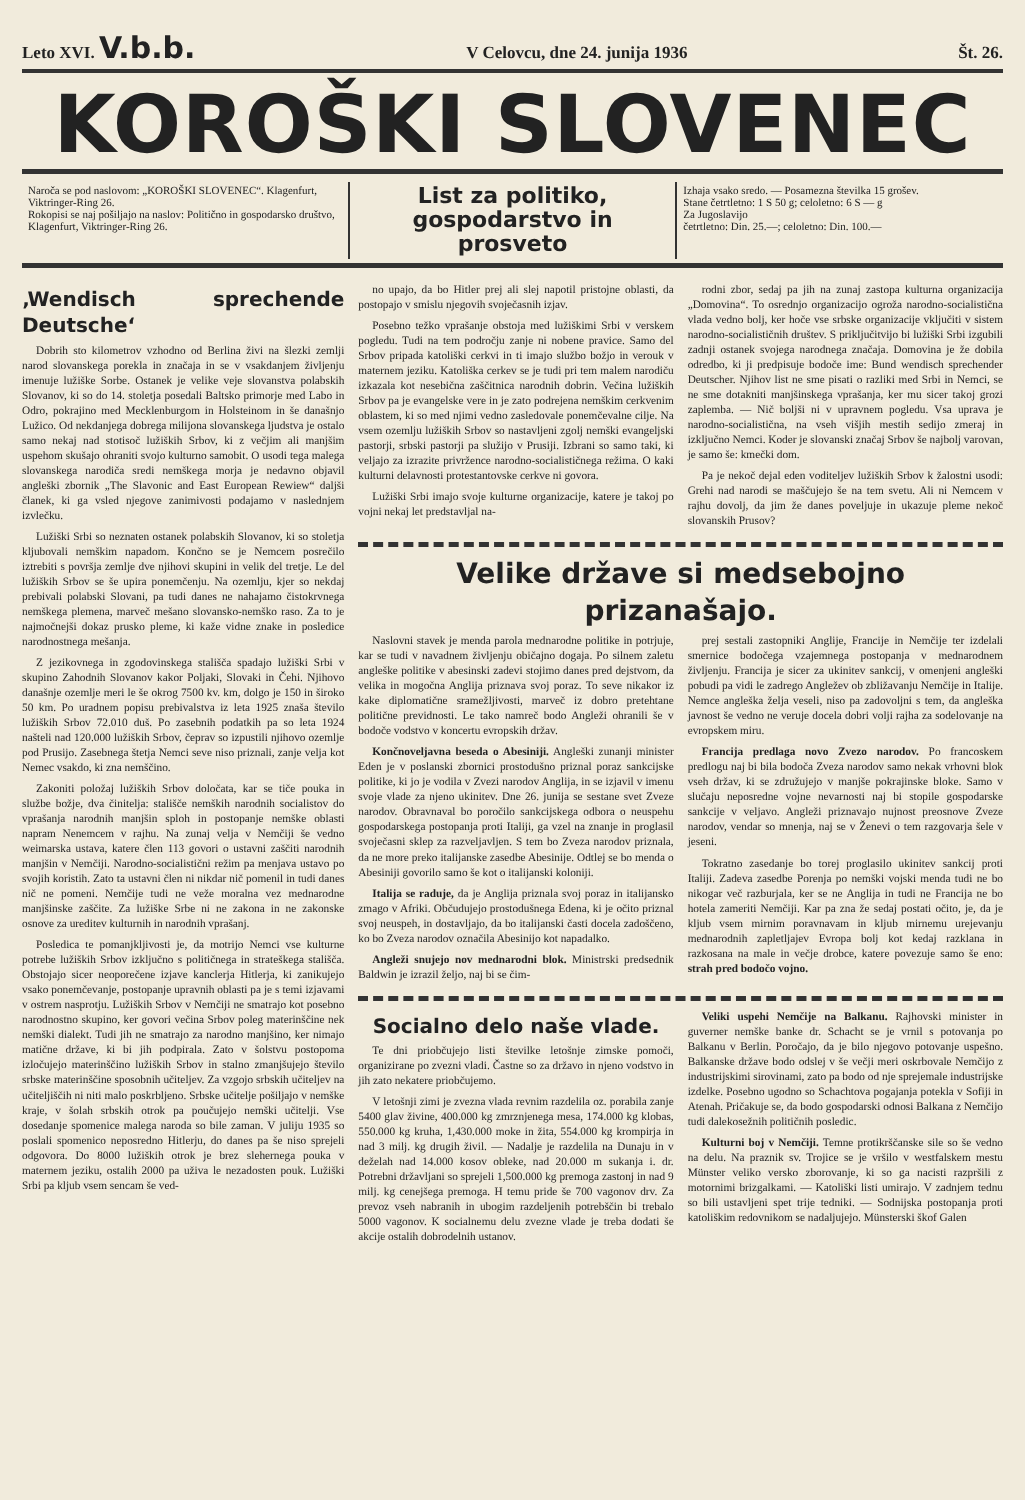Leto XVI. V.b.b. V Celovcu, dne 24. junija 1936 Št. 26.
KOROŠKI SLOVENEC
Naroča se pod naslovom: „KOROŠKI SLOVENEC“. Klagenfurt, Viktringer-Ring 26.
Rokopisi se naj pošiljajo na naslov: Politično in gospodarsko društvo, Klagenfurt, Viktringer-Ring 26.
List za politiko,
gospodarstvo in prosveto
Izhaja vsako sredo. — Posamezna številka 15 grošev.
Stane četrtletno: 1 S 50 g; celoletno: 6 S — g
Za Jugoslavijo
četrtletno: Din. 25.—; celoletno: Din. 100.—
‚Wendisch sprechende Deutsche‘
Dobrih sto kilometrov vzhodno od Berlina živi na šlezki zemlji narod slovanskega porekla in značaja in se v vsakdanjem življenju imenuje lužiške Sorbe. Ostanek je velike veje slovanstva polabskih Slovanov, ki so do 14. stoletja posedali Baltsko primorje med Labo in Odro, pokrajino med Mecklenburgom in Holsteinom in še današnjo Lužico. Od nekdanjega dobrega milijona slovanskega ljudstva je ostalo samo nekaj nad stotisoč lužiških Srbov, ki z večjim ali manjšim uspehom skušajo ohraniti svojo kulturno samobit. O usodi tega malega slovanskega narodiča sredi nemškega morja je nedavno objavil angleški zbornik „The Slavonic and East European Rewiew“ daljši članek, ki ga vsled njegove zanimivosti podajamo v naslednjem izvlečku.
Lužiški Srbi so neznaten ostanek polabskih Slovanov, ki so stoletja kljubovali nemškim napadom. Končno se je Nemcem posrečilo iztrebiti s površja zemlje dve njihovi skupini in velik del tretje. Le del lužiških Srbov se še upira ponemčenju. Na ozemlju, kjer so nekdaj prebivali polabski Slovani, pa tudi danes ne nahajamo čistokrvnega nemškega plemena, marveč mešano slovansko-nemško raso. Za to je najmočnejši dokaz prusko pleme, ki kaže vidne znake in posledice narodnostnega mešanja.
Z jezikovnega in zgodovinskega stališča spadajo lužiški Srbi v skupino Zahodnih Slovanov kakor Poljaki, Slovaki in Čehi. Njihovo današnje ozemlje meri le še okrog 7500 kv. km, dolgo je 150 in široko 50 km. Po uradnem popisu prebivalstva iz leta 1925 znaša število lužiških Srbov 72.010 duš. Po zasebnih podatkih pa so leta 1924 našteli nad 120.000 lužiških Srbov, čeprav so izpustili njihovo ozemlje pod Prusijo. Zasebnega štetja Nemci seve niso priznali, zanje velja kot Nemec vsakdo, ki zna nemščino.
Zakoniti položaj lužiških Srbov določata, kar se tiče pouka in službe božje, dva činitelja: stališče nemških narodnih socialistov do vprašanja narodnih manjšin sploh in postopanje nemške oblasti napram Nenemcem v rajhu. Na zunaj velja v Nemčiji še vedno weimarska ustava, katere člen 113 govori o ustavni zaščiti narodnih manjšin v Nemčiji. Narodno-socialistični režim pa menjava ustavo po svojih koristih. Zato ta ustavni člen ni nikdar nič pomenil in tudi danes nič ne pomeni. Nemčije tudi ne veže moralna vez mednarodne manjšinske zaščite. Za lužiške Srbe ni ne zakona in ne zakonske osnove za ureditev kulturnih in narodnih vprašanj.
Posledica te pomanjkljivosti je, da motrijo Nemci vse kulturne potrebe lužiških Srbov izključno s političnega in strateškega stališča. Obstojajo sicer neoporečene izjave kanclerja Hitlerja, ki zanikujejo vsako ponemčevanje, postopanje upravnih oblasti pa je s temi izjavami v ostrem nasprotju. Lužiških Srbov v Nemčiji ne smatrajo kot posebno narodnostno skupino, ker govori večina Srbov poleg materinščine nek nemški dialekt. Tudi jih ne smatrajo za narodno manjšino, ker nimajo matične države, ki bi jih podpirala. Zato v šolstvu postopoma izločujejo materinščino lužiških Srbov in stalno zmanjšujejo število srbske materinščine sposobnih učiteljev. Za vzgojo srbskih učiteljev na učiteljiščih ni niti malo poskrbljeno. Srbske učitelje pošiljajo v nemške kraje, v šolah srbskih otrok pa poučujejo nemški učitelji. Vse dosedanje spomenice malega naroda so bile zaman. V juliju 1935 so poslali spomenico neposredno Hitlerju, do danes pa še niso sprejeli odgovora. Do 8000 lužiških otrok je brez slehernega pouka v maternem jeziku, ostalih 2000 pa uživa le nezadosten pouk. Lužiški Srbi pa kljub vsem sencam še ved-
no upajo, da bo Hitler prej ali slej napotil pristojne oblasti, da postopajo v smislu njegovih svoječasnih izjav.
Posebno težko vprašanje obstoja med lužiškimi Srbi v verskem pogledu. Tudi na tem področju zanje ni nobene pravice. Samo del Srbov pripada katoliški cerkvi in ti imajo službo božjo in verouk v maternem jeziku. Katoliška cerkev se je tudi pri tem malem narodiču izkazala kot nesebična zaščitnica narodnih dobrin. Večina lužiških Srbov pa je evangelske vere in je zato podrejena nemškim cerkvenim oblastem, ki so med njimi vedno zasledovale ponemčevalne cilje. Na vsem ozemlju lužiških Srbov so nastavljeni zgolj nemški evangeljski pastorji, srbski pastorji pa služijo v Prusiji. Izbrani so samo taki, ki veljajo za izrazite privržence narodno-socialističnega režima. O kaki kulturni delavnosti protestantovske cerkve ni govora.
Lužiški Srbi imajo svoje kulturne organizacije, katere je takoj po vojni nekaj let predstavljal na-
rodni zbor, sedaj pa jih na zunaj zastopa kulturna organizacija „Domovina“. To osrednjo organizacijo ogroža narodno-socialistična vlada vedno bolj, ker hoče vse srbske organizacije vključiti v sistem narodno-socialističnih društev. S priključitvijo bi lužiški Srbi izgubili zadnji ostanek svojega narodnega značaja. Domovina je že dobila odredbo, ki ji predpisuje bodoče ime: Bund wendisch sprechender Deutscher. Njihov list ne sme pisati o razliki med Srbi in Nemci, se ne sme dotakniti manjšinskega vprašanja, ker mu sicer takoj grozi zaplemba. — Nič boljši ni v upravnem pogledu. Vsa uprava je narodno-socialistična, na vseh višjih mestih sedijo zmeraj in izključno Nemci. Koder je slovanski značaj Srbov še najbolj varovan, je samo še: kmečki dom.
Pa je nekoč dejal eden voditeljev lužiških Srbov k žalostni usodi: Grehi nad narodi se maščujejo še na tem svetu. Ali ni Nemcem v rajhu dovolj, da jim že danes poveljuje in ukazuje pleme nekoč slovanskih Prusov?
Velike države si medsebojno prizanašajo.
Naslovni stavek je menda parola mednarodne politike in potrjuje, kar se tudi v navadnem življenju običajno dogaja. Po silnem zaletu angleške politike v abesinski zadevi stojimo danes pred dejstvom, da velika in mogočna Anglija priznava svoj poraz. To seve nikakor iz kake diplomatične sramežljivosti, marveč iz dobro pretehtane politične previdnosti. Le tako namreč bodo Angleži ohranili še v bodoče vodstvo v koncertu evropskih držav.
Končnoveljavna beseda o Abesiniji. Angleški zunanji minister Eden je v poslanski zbornici prostodušno priznal poraz sankcijske politike, ki jo je vodila v Zvezi narodov Anglija, in se izjavil v imenu svoje vlade za njeno ukinitev. Dne 26. junija se sestane svet Zveze narodov. Obravnaval bo poročilo sankcijskega odbora o neuspehu gospodarskega postopanja proti Italiji, ga vzel na znanje in proglasil svoječasni sklep za razveljavljen. S tem bo Zveza narodov priznala, da ne more preko italijanske zasedbe Abesinije. Odtlej se bo menda o Abesiniji govorilo samo še kot o italijanski koloniji.
Italija se raduje, da je Anglija priznala svoj poraz in italijansko zmago v Afriki. Občudujejo prostodušnega Edena, ki je očito priznal svoj neuspeh, in dostavljajo, da bo italijanski časti docela zadoščeno, ko bo Zveza narodov označila Abesinijo kot napadalko.
Angleži snujejo nov mednarodni blok. Ministrski predsednik Baldwin je izrazil željo, naj bi se čim-
prej sestali zastopniki Anglije, Francije in Nemčije ter izdelali smernice bodočega vzajemnega postopanja v mednarodnem življenju. Francija je sicer za ukinitev sankcij, v omenjeni angleški pobudi pa vidi le zadrego Angležev ob zbližavanju Nemčije in Italije. Nemce angleška želja veseli, niso pa zadovoljni s tem, da angleška javnost še vedno ne veruje docela dobri volji rajha za sodelovanje na evropskem miru.
Francija predlaga novo Zvezo narodov. Po francoskem predlogu naj bi bila bodoča Zveza narodov samo nekak vrhovni blok vseh držav, ki se združujejo v manjše pokrajinske bloke. Samo v slučaju neposredne vojne nevarnosti naj bi stopile gospodarske sankcije v veljavo. Angleži priznavajo nujnost preosnove Zveze narodov, vendar so mnenja, naj se v Ženevi o tem razgovarja šele v jeseni.
Tokratno zasedanje bo torej proglasilo ukinitev sankcij proti Italiji. Zadeva zasedbe Porenja po nemški vojski menda tudi ne bo nikogar več razburjala, ker se ne Anglija in tudi ne Francija ne bo hotela zameriti Nemčiji. Kar pa zna že sedaj postati očito, je, da je kljub vsem mirnim poravnavam in kljub mirnemu urejevanju mednarodnih zapletljajev Evropa bolj kot kedaj razklana in razkosana na male in večje drobce, katere povezuje samo še eno: strah pred bodočo vojno.
Socialno delo naše vlade.
Te dni priobčujejo listi številke letošnje zimske pomoči, organizirane po zvezni vladi. Častne so za državo in njeno vodstvo in jih zato nekatere priobčujemo.
V letošnji zimi je zvezna vlada revnim razdelila oz. porabila zanje 5400 glav živine, 400.000 kg zmrznjenega mesa, 174.000 kg klobas, 550.000 kg kruha, 1,430.000 moke in žita, 554.000 kg krompirja in nad 3 milj. kg drugih živil. — Nadalje je razdelila na Dunaju in v deželah nad 14.000 kosov obleke, nad 20.000 m sukanja i. dr. Potrebni državljani so sprejeli 1,500.000 kg premoga zastonj in nad 9 milj. kg cenejšega premoga. H temu pride še 700 vagonov drv. Za prevoz vseh nabranih in ubogim razdeljenih potrebščin bi trebalo 5000 vagonov. K socialnemu delu zvezne vlade je treba dodati še akcije ostalih dobrodelnih ustanov.
Veliki uspehi Nemčije na Balkanu. Rajhovski minister in guverner nemške banke dr. Schacht se je vrnil s potovanja po Balkanu v Berlin. Poročajo, da je bilo njegovo potovanje uspešno. Balkanske države bodo odslej v še večji meri oskrbovale Nemčijo z industrijskimi sirovinami, zato pa bodo od nje sprejemale industrijske izdelke. Posebno ugodno so Schachtova pogajanja potekla v Sofiji in Atenah. Pričakuje se, da bodo gospodarski odnosi Balkana z Nemčijo tudi dalekosežnih političnih posledic.
Kulturni boj v Nemčiji. Temne protikrščanske sile so še vedno na delu. Na praznik sv. Trojice se je vršilo v westfalskem mestu Münster veliko versko zborovanje, ki so ga nacisti razpršili z motornimi brizgalkami. — Katoliški listi umirajo. V zadnjem tednu so bili ustavljeni spet trije tedniki. — Sodnijska postopanja proti katoliškim redovnikom se nadaljujejo. Münsterski škof Galen